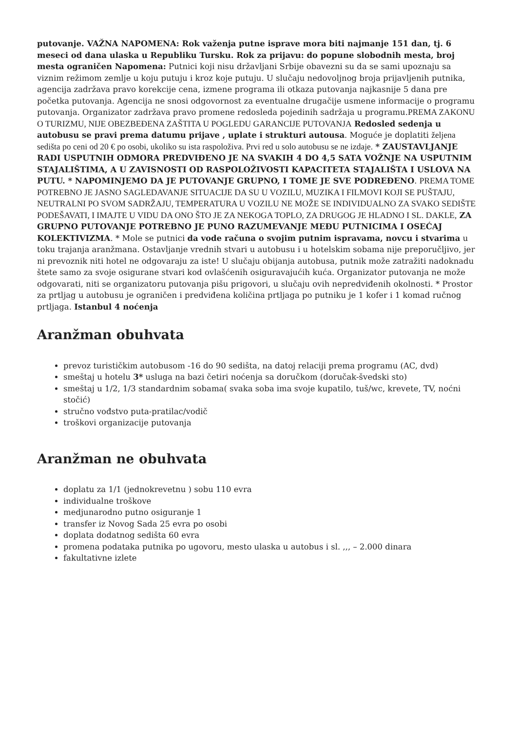putovanje. VAŽNA NAPOMENA: Rok važenja putne isprave mora biti najmanje 151 dan, tj. 6 meseci od dana ulaska u Republiku Tursku. Rok za prijavu: do popune slobodnih mesta, broj mesta ograničen Napomena: Putnici koji nisu državljani Srbije obavezni su da se sami upoznaju sa viznim režimom zemlje u koju putuju i kroz koje putuju. U slučaju nedovoljnog broja prijavljenih putnika, agencija zadržava pravo korekcije cena, izmene programa ili otkaza putovanja najkasnije 5 dana pre početka putovanja. Agencija ne snosi odgovornost za eventualne drugačije usmene informacije o programu putovanja. Organizator zadržava pravo promene redosleda pojedinih sadržaja u programu.PREMA ZAKONU O TURIZMU, NIJE OBEZBEĐENA ZAŠTITA U POGLEDU GARANCIJE PUTOVANJA Redosled sedenja u autobusu se pravi prema datumu prijave , uplate i strukturi autousa. Moguće je doplatiti željena sedišta po ceni od 20 € po osobi, ukoliko su ista raspoloživa. Prvi red u solo autobusu se ne izdaje. * ZAUSTAVLJANJE RADI USPUTNIH ODMORA PREDVIĐENO JE NA SVAKIH 4 DO 4,5 SATA VOŽNJE NA USPUTNIM STAJALIŠTIMA, A U ZAVISNOSTI OD RASPOLOŽIVOSTI KAPACITETA STAJALIŠTA I USLOVA NA PUTU. * NAPOMINJEMO DA JE PUTOVANJE GRUPNO, I TOME JE SVE PODREĐENO. PREMA TOME POTREBNO JE JASNO SAGLEDAVANJE SITUACIJE DA SU U VOZILU, MUZIKA I FILMOVI KOJI SE PUŠTAJU, NEUTRALNI PO SVOM SADRŽAJU, TEMPERATURA U VOZILU NE MOŽE SE INDIVIDUALNO ZA SVAKO SEDIŠTE PODEŠAVATI, I IMAJTE U VIDU DA ONO ŠTO JE ZA NEKOGA TOPLO, ZA DRUGOG JE HLADNO I SL. DAKLE, ZA GRUPNO PUTOVANJE POTREBNO JE PUNO RAZUMEVANJE MEĐU PUTNICIMA I OSEĆAJ KOLEKTIVIZMA. * Mole se putnici da vode računa o svojim putnim ispravama, novcu i stvarima u toku trajanja aranžmana. Ostavljanje vrednih stvari u autobusu i u hotelskim sobama nije preporučljivo, jer ni prevoznik niti hotel ne odgovaraju za iste! U slučaju obijanja autobusa, putnik može zatražiti nadoknadu štete samo za svoje osigurane stvari kod ovlašćenih osiguravajućih kuća. Organizator putovanja ne može odgovarati, niti se organizatoru putovanja pišu prigovori, u slučaju ovih nepredviđenih okolnosti. * Prostor za prtljag u autobusu je ograničen i predviđena količina prtljaga po putniku je 1 kofer i 1 komad ručnog prtljaga. Istanbul 4 noćenja
Aranžman obuhvata
prevoz turističkim autobusom -16 do 90 sedišta, na datoj relaciji prema programu (AC, dvd)
smeštaj u hotelu 3* usluga na bazi četiri noćenja sa doručkom (doručak-švedski sto)
smeštaj u 1/2, 1/3 standardnim sobama( svaka soba ima svoje kupatilo, tuš/wc, krevete, TV, noćni stočić)
stručno vođstvo puta-pratilac/vodič
troškovi organizacije putovanja
Aranžman ne obuhvata
doplatu za 1/1 (jednokrevetnu ) sobu 110 evra
individualne troškove
medjunarodno putno osiguranje 1
transfer iz Novog Sada 25 evra po osobi
doplata dodatnog sedišta 60 evra
promena podataka putnika po ugovoru, mesto ulaska u autobus i sl. ,,, – 2.000 dinara
fakultativne izlete